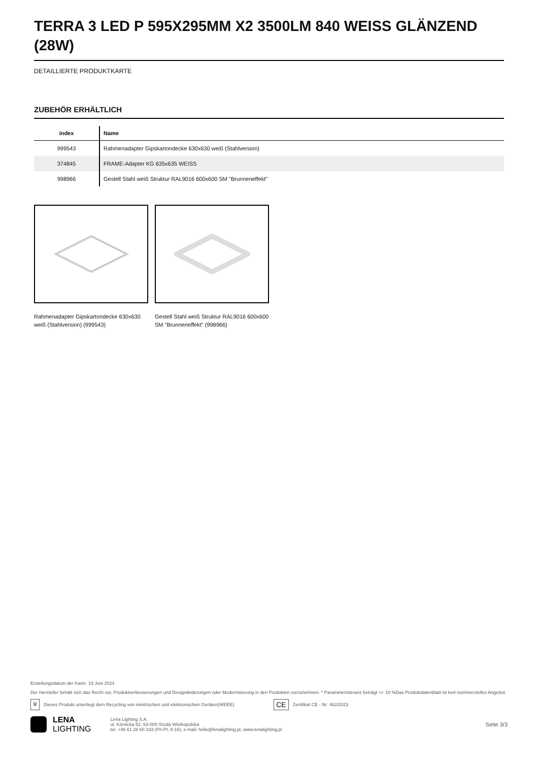TERRA 3 LED P 595X295MM X2 3500LM 840 WEISS GLÄNZEND (28W)
DETAILLIERTE PRODUKTKARTE
ZUBEHÖR ERHÄLTLICH
| index | Name |
| --- | --- |
| 999543 | Rahmenadapter Gipskartondecke 630x630 weiß (Stahlversion) |
| 374845 | FRAME-Adapter KG 635x635 WEISS |
| 998966 | Gestell Stahl weiß Struktur RAL9016 600x600 SM "Brunneneffekt" |
Rahmenadapter Gipskartondecke 630x630 weiß (Stahlversion) (999543)
Gestell Stahl weiß Struktur RAL9016 600x600 SM "Brunneneffekt" (998966)
Erstellungsdatum der Karte: 19 Juni 2024
Der Hersteller behält sich das Recht vor, Produktverbesserungen und Designänderungen oder Modernisierung in den Produkten vorzunehmen. * Parametertoleranz beträgt +/- 10 %Das Produktdatenblatt ist kein kommerzielles Angebot.
🗑 Dieses Produkt unterliegt dem Recycling von elektrischen und elektronischen Geräten(WEEE) CE Zertifikat CE - Nr: 462/2023
LENA
LIGHTING
Lena Lighting S.A.
ul. Kórnicka 52, 63-000 Środa Wielkopolska
tel. +48 61 28 60 333 (Pn-Pt, 8-16), e-mail: hello@lenalighting.pl, www.lenalighting.pl
Seite 3/3